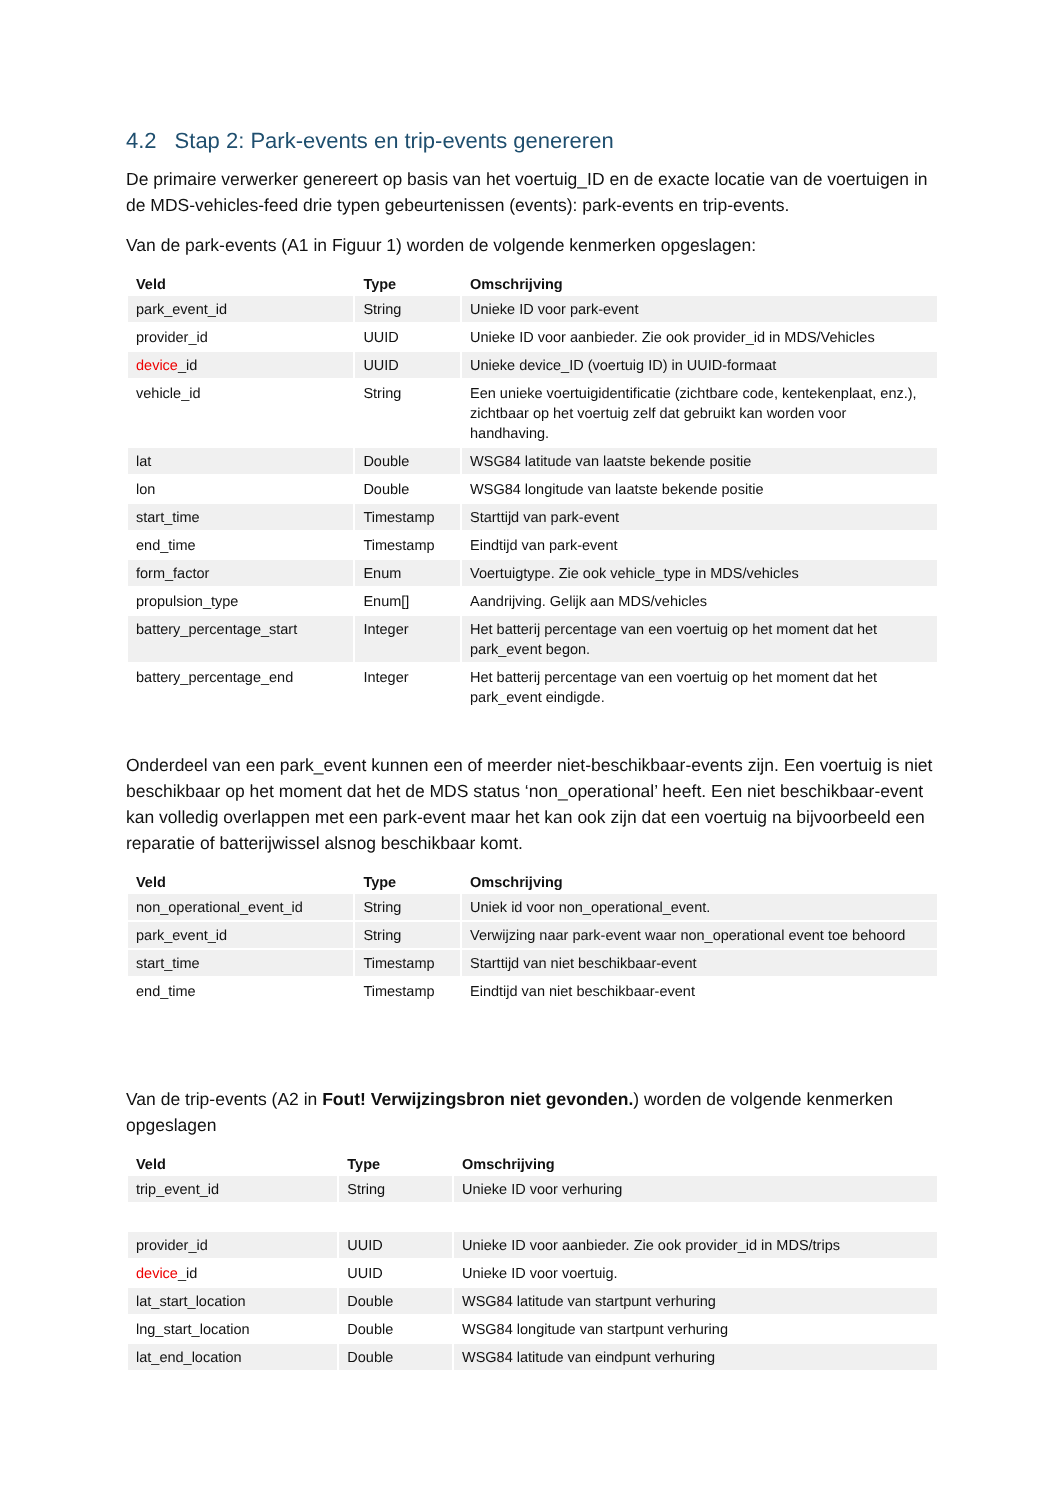4.2 Stap 2: Park-events en trip-events genereren
De primaire verwerker genereert op basis van het voertuig_ID en de exacte locatie van de voertuigen in de MDS-vehicles-feed drie typen gebeurtenissen (events): park-events en trip-events.
Van de park-events (A1 in Figuur 1) worden de volgende kenmerken opgeslagen:
| Veld | Type | Omschrijving |
| --- | --- | --- |
| park_event_id | String | Unieke ID voor park-event |
| provider_id | UUID | Unieke ID voor aanbieder. Zie ook provider_id in MDS/Vehicles |
| device _id | UUID | Unieke device_ID (voertuig ID) in UUID-formaat |
| vehicle_id | String | Een unieke voertuigidentificatie (zichtbare code, kentekenplaat, enz.), zichtbaar op het voertuig zelf dat gebruikt kan worden voor handhaving. |
| lat | Double | WSG84 latitude van laatste bekende positie |
| lon | Double | WSG84 longitude van laatste bekende positie |
| start_time | Timestamp | Starttijd van park-event |
| end_time | Timestamp | Eindtijd van park-event |
| form_factor | Enum | Voertuigtype. Zie ook vehicle_type in MDS/vehicles |
| propulsion_type | Enum[] | Aandrijving. Gelijk aan MDS/vehicles |
| battery_percentage_start | Integer | Het batterij percentage van een voertuig op het moment dat het park_event begon. |
| battery_percentage_end | Integer | Het batterij percentage van een voertuig op het moment dat het park_event eindigde. |
Onderdeel van een park_event kunnen een of meerder niet-beschikbaar-events zijn. Een voertuig is niet beschikbaar op het moment dat het de MDS status ‘non_operational’ heeft. Een niet beschikbaar-event kan volledig overlappen met een park-event maar het kan ook zijn dat een voertuig na bijvoorbeeld een reparatie of batterijwissel alsnog beschikbaar komt.
| Veld | Type | Omschrijving |
| --- | --- | --- |
| non_operational_event_id | String | Uniek id voor non_operational_event. |
| park_event_id | String | Verwijzing naar park-event waar non_operational event toe behoord |
| start_time | Timestamp | Starttijd van niet beschikbaar-event |
| end_time | Timestamp | Eindtijd van niet beschikbaar-event |
Van de trip-events (A2 in Fout! Verwijzingsbron niet gevonden.) worden de volgende kenmerken opgeslagen
| Veld | Type | Omschrijving |
| --- | --- | --- |
| trip_event_id | String | Unieke ID voor verhuring |
| provider_id | UUID | Unieke ID voor aanbieder. Zie ook provider_id in MDS/trips |
| device _id | UUID | Unieke ID voor voertuig. |
| lat_start_location | Double | WSG84 latitude van startpunt verhuring |
| lng_start_location | Double | WSG84 longitude van startpunt verhuring |
| lat_end_location | Double | WSG84 latitude van eindpunt verhuring |